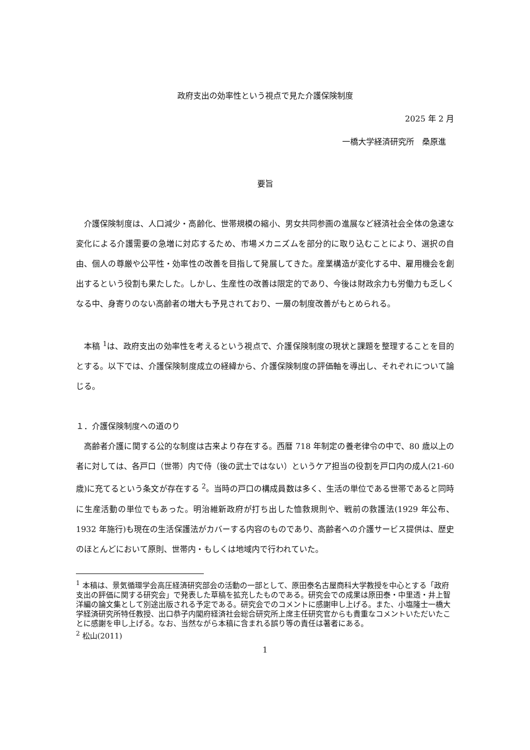政府支出の効率性という視点で見た介護保険制度
2025 年 2 月
一橋大学経済研究所　桑原進
要旨
介護保険制度は、人口減少・高齢化、世帯規模の縮小、男女共同参画の進展など経済社会全体の急速な変化による介護需要の急増に対応するため、市場メカニズムを部分的に取り込むことにより、選択の自由、個人の尊厳や公平性・効率性の改善を目指して発展してきた。産業構造が変化する中、雇用機会を創出するという役割も果たした。しかし、生産性の改善は限定的であり、今後は財政余力も労働力も乏しくなる中、身寄りのない高齢者の増大も予見されており、一層の制度改善がもとめられる。
本稿 <sup>1</sup>は、政府支出の効率性を考えるという視点で、介護保険制度の現状と課題を整理することを目的とする。以下では、介護保険制度成立の経緯から、介護保険制度の評価軸を導出し、それぞれについて論じる。
１．介護保険制度への道のり
高齢者介護に関する公的な制度は古来より存在する。西暦 718 年制定の養老律令の中で、80 歳以上の者に対しては、各戸口（世帯）内で侍（後の武士ではない）というケア担当の役割を戸口内の成人(21-60 歳)に充てるという条文が存在する <sup>2</sup>。当時の戸口の構成員数は多く、生活の単位である世帯であると同時に生産活動の単位でもあった。明治維新政府が打ち出した恤救規則や、戦前の救護法(1929 年公布、1932 年施行)も現在の生活保護法がカバーする内容のものであり、高齢者への介護サービス提供は、歴史のほとんどにおいて原則、世帯内・もしくは地域内で行われていた。
<sup>1</sup> 本稿は、景気循環学会高圧経済研究部会の活動の一部として、原田泰名古屋商科大学教授を中心とする「政府支出の評価に関する研究会」で発表した草稿を拡充したものである。研究会での成果は原田泰・中里透・井上智洋編の論文集として別途出版される予定である。研究会でのコメントに感謝申し上げる。また、小塩隆士一橋大学経済研究所特任教授、出口恭子内閣府経済社会総合研究所上席主任研究官からも貴重なコメントいただいたことに感謝を申し上げる。なお、当然ながら本稿に含まれる誤り等の責任は著者にある。
<sup>2</sup> 松山(2011)
1